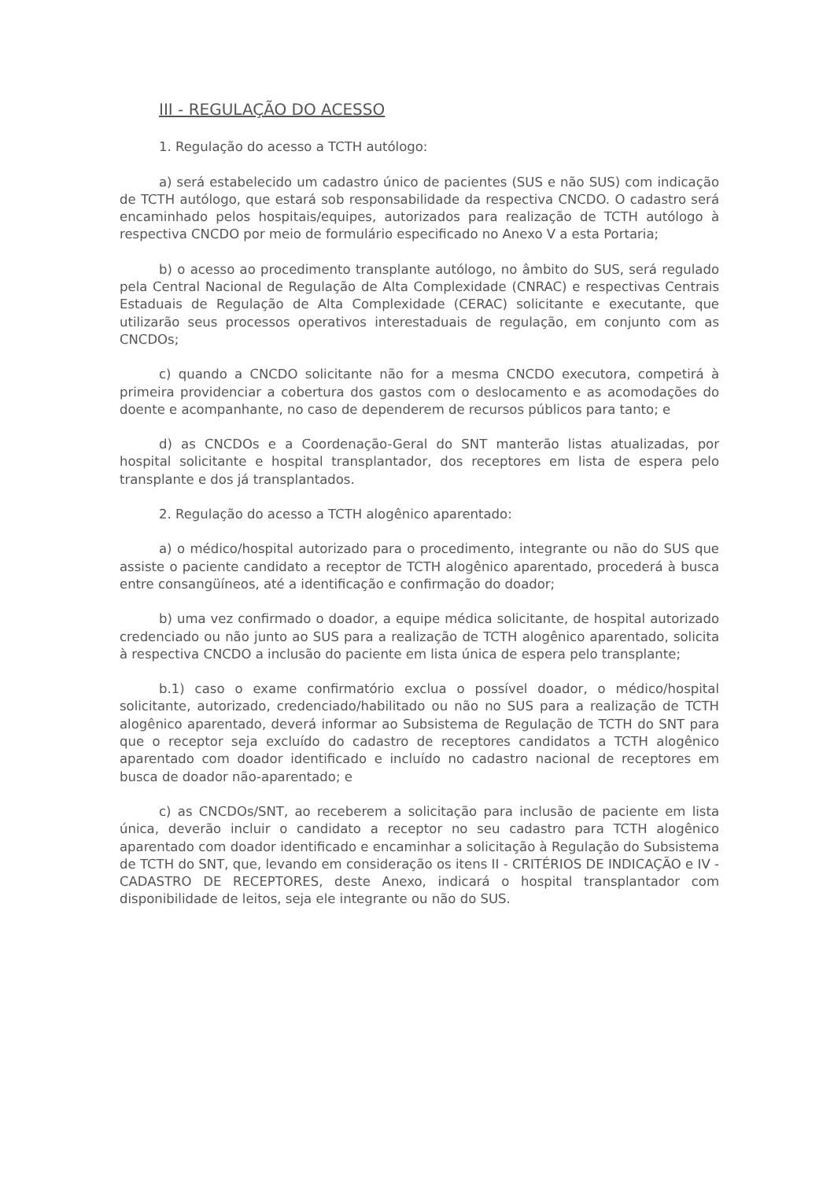III - REGULAÇÃO DO ACESSO
1. Regulação do acesso a TCTH autólogo:
a) será estabelecido um cadastro único de pacientes (SUS e não SUS) com indicação de TCTH autólogo, que estará sob responsabilidade da respectiva CNCDO. O cadastro será encaminhado pelos hospitais/equipes, autorizados para realização de TCTH autólogo à respectiva CNCDO por meio de formulário especificado no Anexo V a esta Portaria;
b) o acesso ao procedimento transplante autólogo, no âmbito do SUS, será regulado pela Central Nacional de Regulação de Alta Complexidade (CNRAC) e respectivas Centrais Estaduais de Regulação de Alta Complexidade (CERAC) solicitante e executante, que utilizarão seus processos operativos interestaduais de regulação, em conjunto com as CNCDOs;
c) quando a CNCDO solicitante não for a mesma CNCDO executora, competirá à primeira providenciar a cobertura dos gastos com o deslocamento e as acomodações do doente e acompanhante, no caso de dependerem de recursos públicos para tanto; e
d) as CNCDOs e a Coordenação-Geral do SNT manterão listas atualizadas, por hospital solicitante e hospital transplantador, dos receptores em lista de espera pelo transplante e dos já transplantados.
2. Regulação do acesso a TCTH alogênico aparentado:
a) o médico/hospital autorizado para o procedimento, integrante ou não do SUS que assiste o paciente candidato a receptor de TCTH alogênico aparentado, procederá à busca entre consangüíneos, até a identificação e confirmação do doador;
b) uma vez confirmado o doador, a equipe médica solicitante, de hospital autorizado credenciado ou não junto ao SUS para a realização de TCTH alogênico aparentado, solicita à respectiva CNCDO a inclusão do paciente em lista única de espera pelo transplante;
b.1) caso o exame confirmatório exclua o possível doador, o médico/hospital solicitante, autorizado, credenciado/habilitado ou não no SUS para a realização de TCTH alogênico aparentado, deverá informar ao Subsistema de Regulação de TCTH do SNT para que o receptor seja excluído do cadastro de receptores candidatos a TCTH alogênico aparentado com doador identificado e incluído no cadastro nacional de receptores em busca de doador não-aparentado; e
c) as CNCDOs/SNT, ao receberem a solicitação para inclusão de paciente em lista única, deverão incluir o candidato a receptor no seu cadastro para TCTH alogênico aparentado com doador identificado e encaminhar a solicitação à Regulação do Subsistema de TCTH do SNT, que, levando em consideração os itens II - CRITÉRIOS DE INDICAÇÃO e IV - CADASTRO DE RECEPTORES, deste Anexo, indicará o hospital transplantador com disponibilidade de leitos, seja ele integrante ou não do SUS.